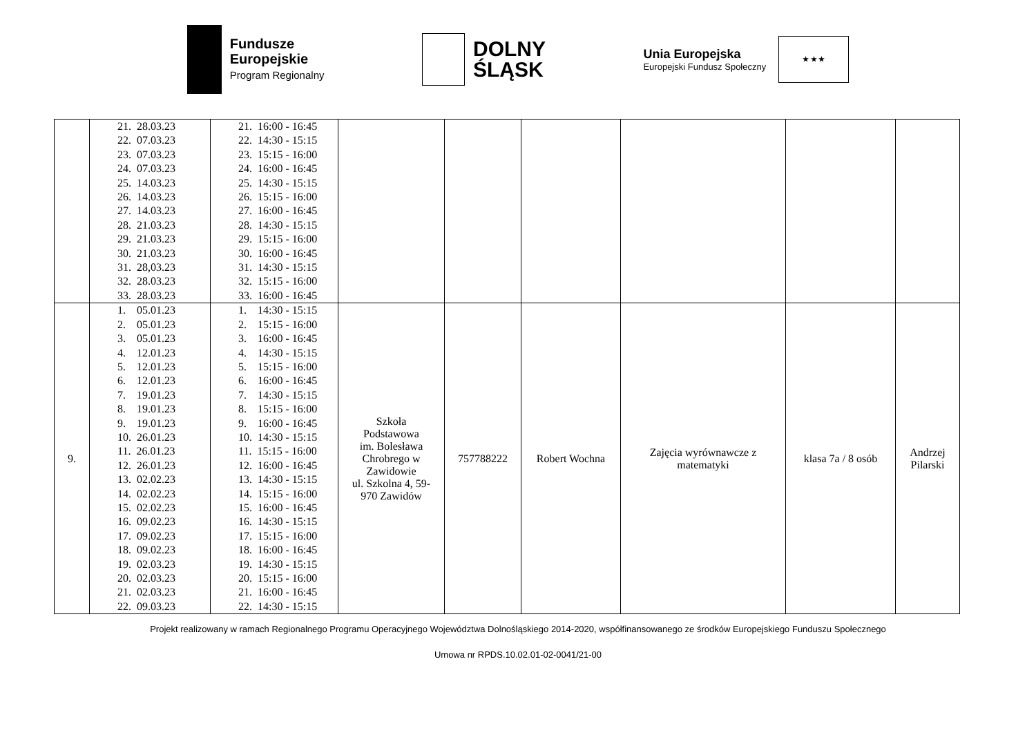Fundusze
Europejskie
Program Regionalny
DOLNY
ŚLĄSK
Unia Europejska
Europejski Fundusz Społeczny
★ ★ ★
| | 21. 28.03.23 22. 07.03.23 23. 07.03.23 24. 07.03.23 25. 14.03.23 26. 14.03.23 27. 14.03.23 28. 21.03.23 29. 21.03.23 30. 21.03.23 31. 28,03.23 32. 28.03.23 33. 28.03.23 | 21. 16:00 - 16:45 22. 14:30 - 15:15 23. 15:15 - 16:00 24. 16:00 - 16:45 25. 14:30 - 15:15 26. 15:15 - 16:00 27. 16:00 - 16:45 28. 14:30 - 15:15 29. 15:15 - 16:00 30. 16:00 - 16:45 31. 14:30 - 15:15 32. 15:15 - 16:00 33. 16:00 - 16:45 | | | | | | |
| 9. | 1. 05.01.23 2. 05.01.23 3. 05.01.23 4. 12.01.23 5. 12.01.23 6. 12.01.23 7. 19.01.23 8. 19.01.23 9. 19.01.23 10. 26.01.23 11. 26.01.23 12. 26.01.23 13. 02.02.23 14. 02.02.23 15. 02.02.23 16. 09.02.23 17. 09.02.23 18. 09.02.23 19. 02.03.23 20. 02.03.23 21. 02.03.23 22. 09.03.23 | 1. 14:30 - 15:15 2. 15:15 - 16:00 3. 16:00 - 16:45 4. 14:30 - 15:15 5. 15:15 - 16:00 6. 16:00 - 16:45 7. 14:30 - 15:15 8. 15:15 - 16:00 9. 16:00 - 16:45 10. 14:30 - 15:15 11. 15:15 - 16:00 12. 16:00 - 16:45 13. 14:30 - 15:15 14. 15:15 - 16:00 15. 16:00 - 16:45 16. 14:30 - 15:15 17. 15:15 - 16:00 18. 16:00 - 16:45 19. 14:30 - 15:15 20. 15:15 - 16:00 21. 16:00 - 16:45 22. 14:30 - 15:15 | Szkoła Podstawowa im. Bolesława Chrobrego w Zawidowie ul. Szkolna 4, 59- 970 Zawidów | 757788222 | Robert Wochna | Zajęcia wyrównawcze z matematyki | klasa 7a / 8 osób | Andrzej Pilarski |
Projekt realizowany w ramach Regionalnego Programu Operacyjnego Województwa Dolnośląskiego 2014-2020, współfinansowanego ze środków Europejskiego Funduszu Społecznego
Umowa nr RPDS.10.02.01-02-0041/21-00